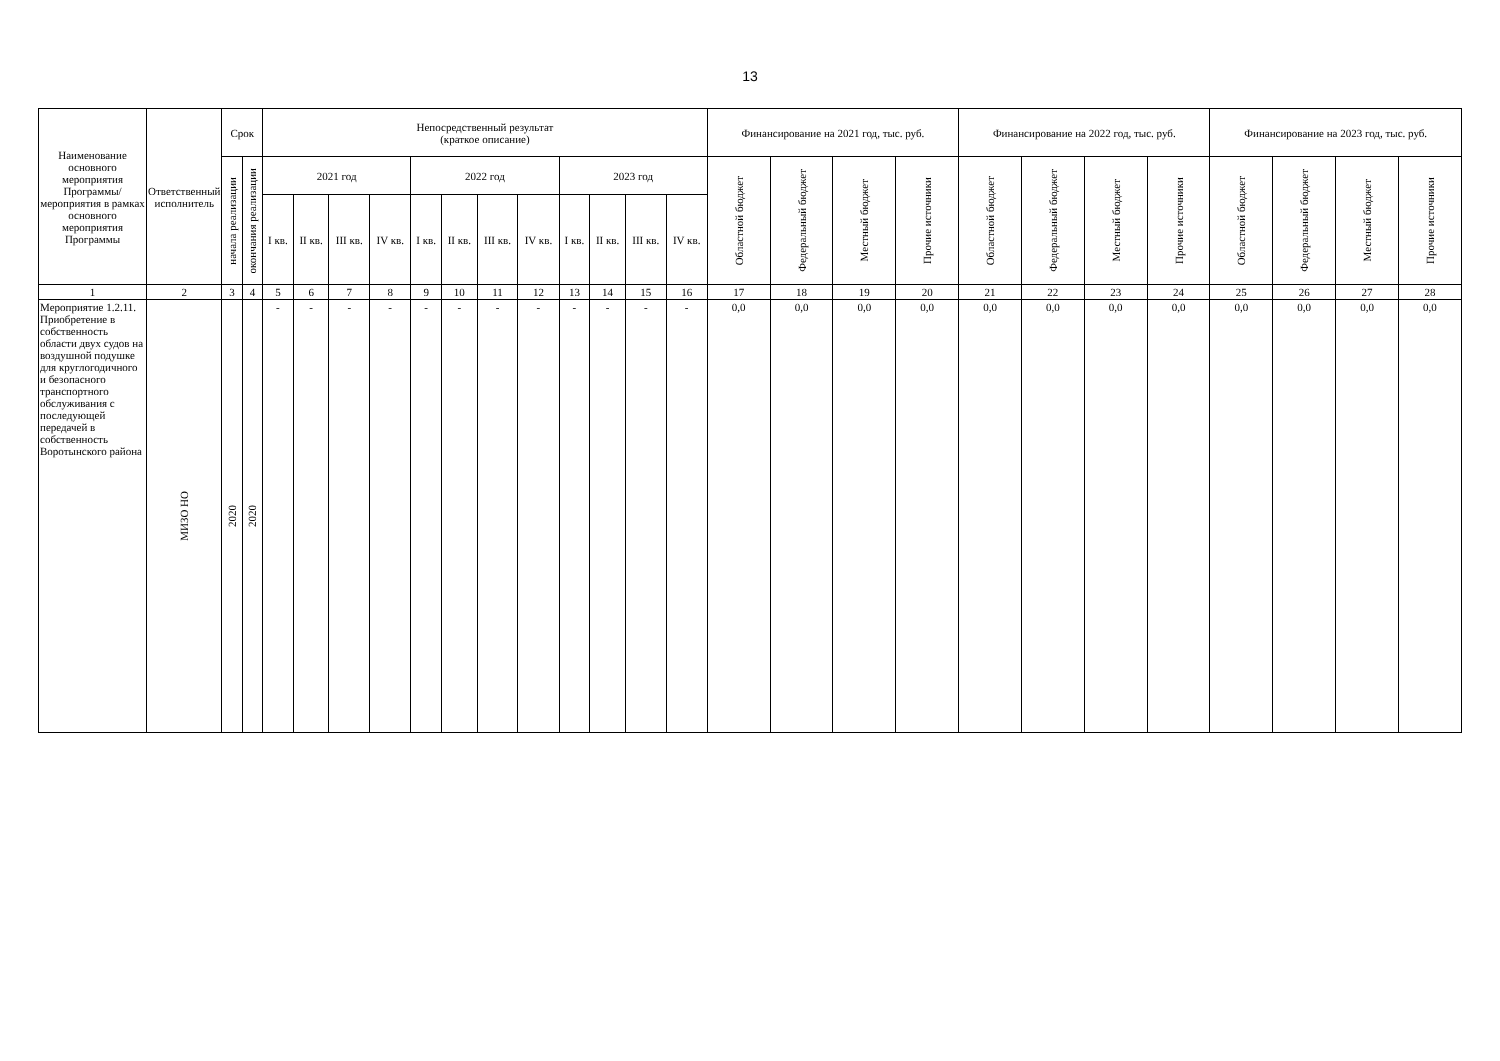13
| Наименование основного мероприятия Программы/ мероприятия в рамках основного мероприятия Программы | Ответственный исполнитель | Срок | | Непосредственный результат (краткое описание) | | | | | | | | | | | | Финансирование на 2021 год, тыс. руб. | | | | Финансирование на 2022 год, тыс. руб. | | | | Финансирование на 2023 год, тыс. руб. | | | |
| --- | --- | --- | --- | --- | --- | --- | --- | --- | --- | --- | --- | --- | --- | --- | --- | --- | --- | --- | --- | --- | --- | --- | --- | --- | --- | --- | --- |
| | | начала реализации | окончания реализации | 2021 год | | | | 2022 год | | | | 2023 год | | | | Областной бюджет | Федеральный бюджет | Местный бюджет | Прочие источники | Областной бюджет | Федеральный бюджет | Местный бюджет | Прочие источники | Областной бюджет | Федеральный бюджет | Местный бюджет | Прочие источники |
| | | | | I кв. | II кв. | III кв. | IV кв. | I кв. | II кв. | III кв. | IV кв. | I кв. | II кв. | III кв. | IV кв. | | | | | | | | | | | | |
| 1 | 2 | 3 | 4 | 5 | 6 | 7 | 8 | 9 | 10 | 11 | 12 | 13 | 14 | 15 | 16 | 17 | 18 | 19 | 20 | 21 | 22 | 23 | 24 | 25 | 26 | 27 | 28 |
| Мероприятие 1.2.11. Приобретение в собственность области двух судов на воздушной подушке для круглогодичного и безопасного транспортного обслуживания с последующей передачей в собственность Воротынского района | МИЗО НО | 2020 | 2020 | - | - | - | - | - | - | - | - | - | - | - | - | 0,0 | 0,0 | 0,0 | 0,0 | 0,0 | 0,0 | 0,0 | 0,0 | 0,0 | 0,0 | 0,0 | 0,0 |